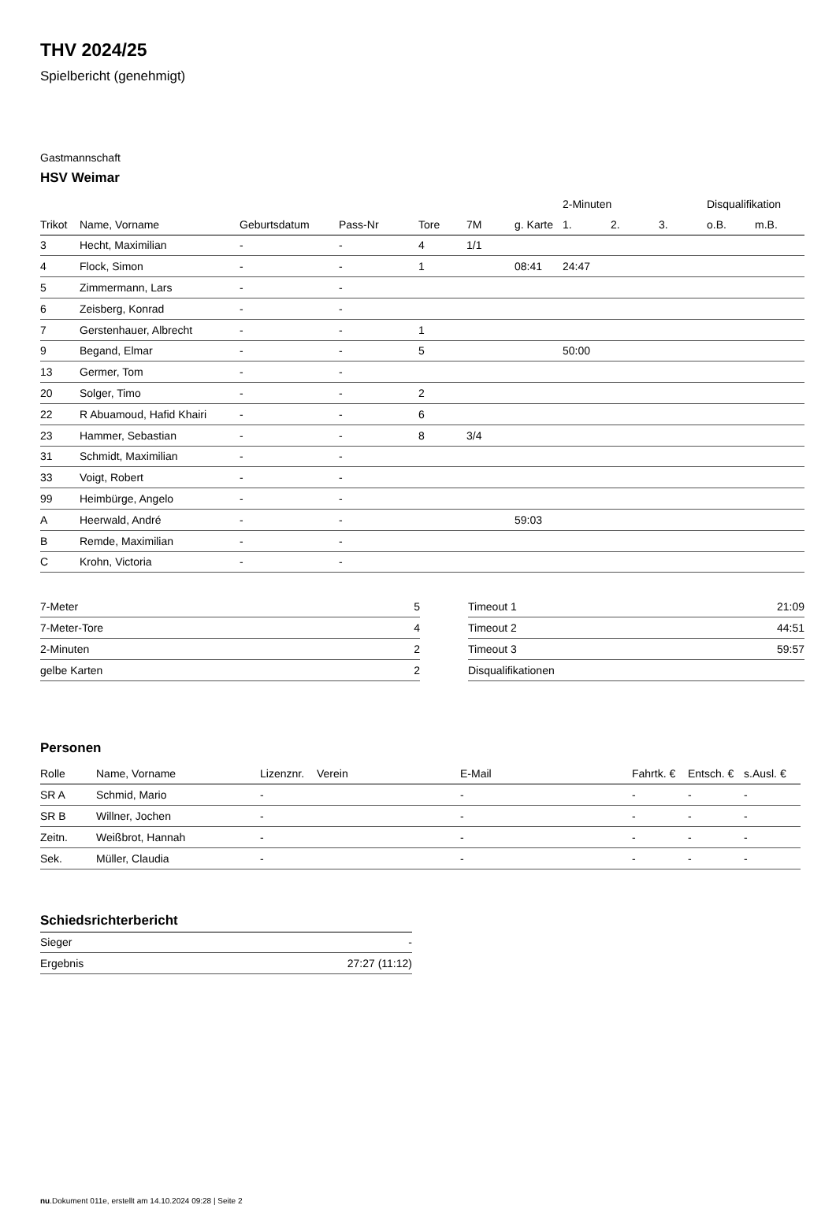THV 2024/25
Spielbericht (genehmigt)
Gastmannschaft
HSV Weimar
| | | | | | | | 2-Minuten | | | Disqualifikation | |
| --- | --- | --- | --- | --- | --- | --- | --- | --- | --- | --- | --- |
| Trikot | Name, Vorname | Geburtsdatum | Pass-Nr | Tore | 7M | g. Karte | 1. | 2. | 3. | o.B. | m.B. |
| 3 | Hecht, Maximilian | - | - | 4 | 1/1 | | | | | | |
| 4 | Flock, Simon | - | - | 1 | | 08:41 | 24:47 | | | | |
| 5 | Zimmermann, Lars | - | - | | | | | | | | |
| 6 | Zeisberg, Konrad | - | - | | | | | | | | |
| 7 | Gerstenhauer, Albrecht | - | - | 1 | | | | | | | |
| 9 | Begand, Elmar | - | - | 5 | | | 50:00 | | | | |
| 13 | Germer, Tom | - | - | | | | | | | | |
| 20 | Solger, Timo | - | - | 2 | | | | | | | |
| 22 | R Abuamoud, Hafid Khairi | - | - | 6 | | | | | | | |
| 23 | Hammer, Sebastian | - | - | 8 | 3/4 | | | | | | |
| 31 | Schmidt, Maximilian | - | - | | | | | | | | |
| 33 | Voigt, Robert | - | - | | | | | | | | |
| 99 | Heimbürge, Angelo | - | - | | | | | | | | |
| A | Heerwald, André | - | - | | | 59:03 | | | | | |
| B | Remde, Maximilian | - | - | | | | | | | | |
| C | Krohn, Victoria | - | - | | | | | | | | |
| 7-Meter | 5 |
| 7-Meter-Tore | 4 |
| 2-Minuten | 2 |
| gelbe Karten | 2 |
| Timeout 1 | 21:09 |
| Timeout 2 | 44:51 |
| Timeout 3 | 59:57 |
| Disqualifikationen | |
Personen
| Rolle | Name, Vorname | Lizenznr. | Verein | E-Mail | Fahrtk. € | Entsch. € | s.Ausl. € |
| --- | --- | --- | --- | --- | --- | --- | --- |
| SR A | Schmid, Mario | - | | - | - | - | - |
| SR B | Willner, Jochen | - | | - | - | - | - |
| Zeitn. | Weißbrot, Hannah | - | | - | - | - | - |
| Sek. | Müller, Claudia | - | | - | - | - | - |
Schiedsrichterbericht
| Sieger | - |
| Ergebnis | 27:27 (11:12) |
nu.Dokument 011e, erstellt am 14.10.2024 09:28 | Seite 2